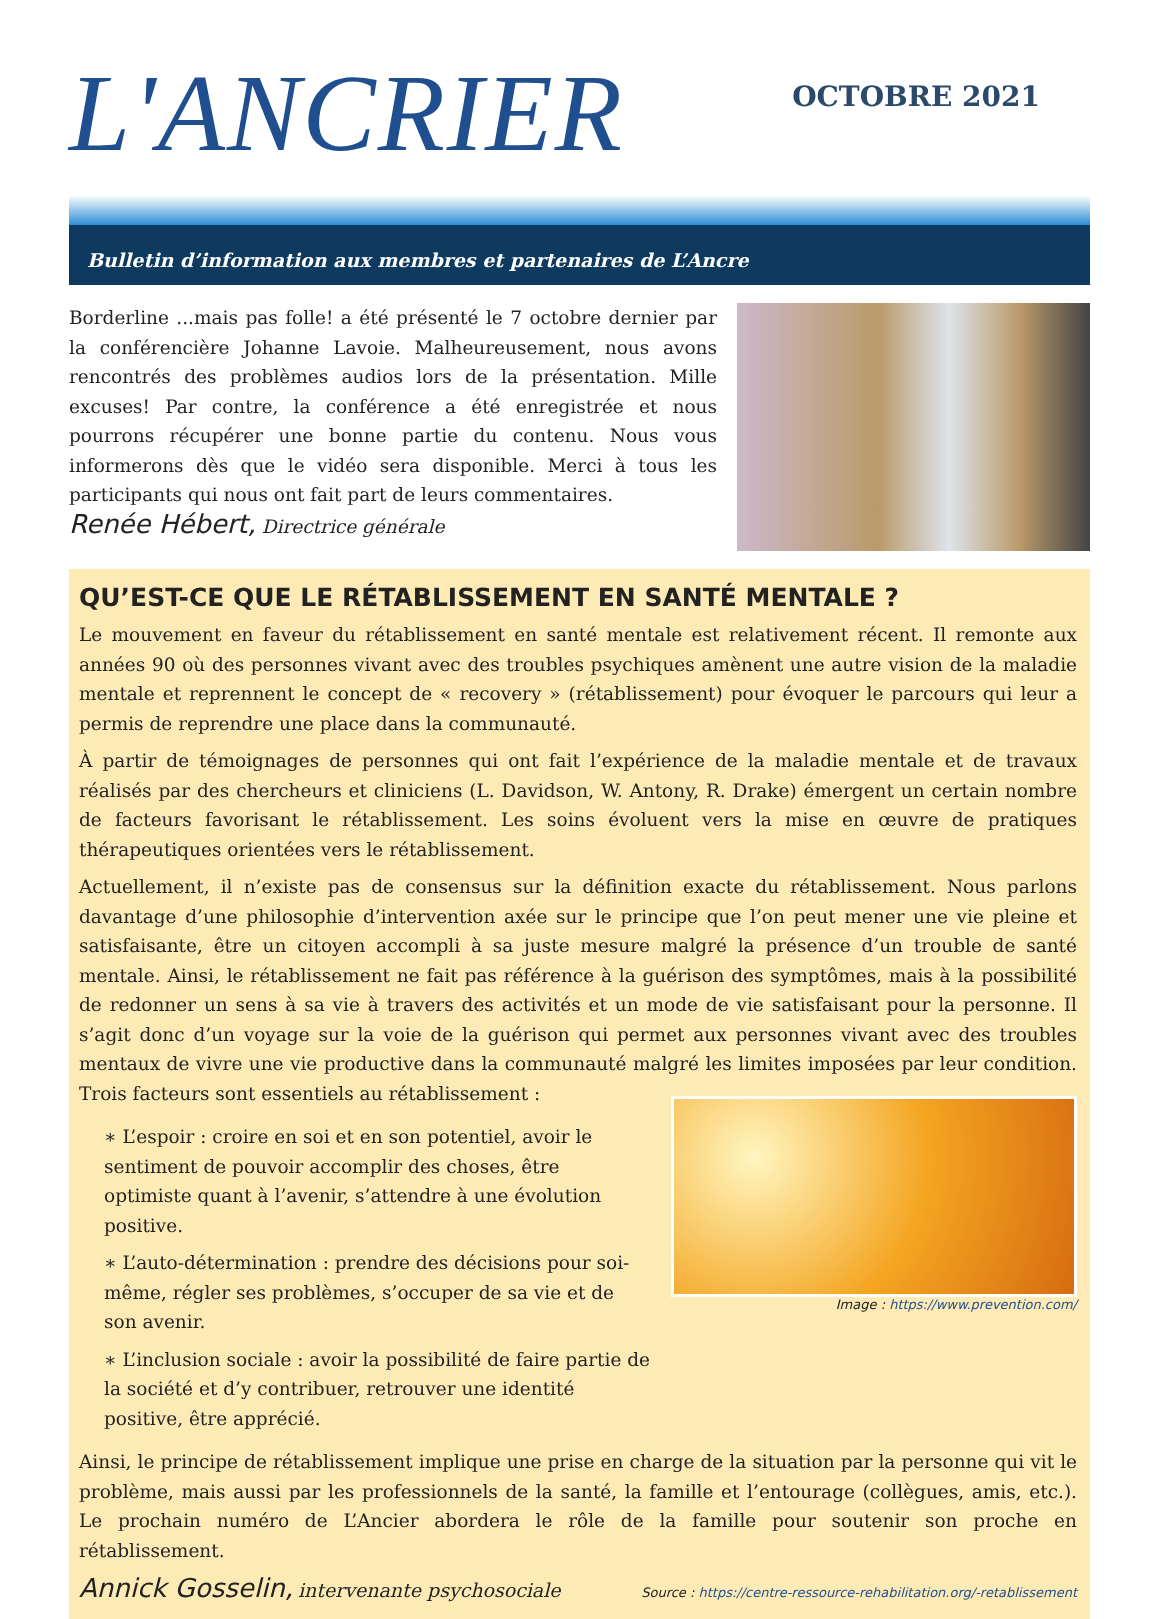L'ANCRIER
OCTOBRE 2021
Bulletin d’information aux membres et partenaires de L’Ancre
Borderline ...mais pas folle! a été présenté le 7 octobre dernier par la conférencière Johanne Lavoie. Malheureusement, nous avons rencontrés des problèmes audios lors de la présentation. Mille excuses! Par contre, la conférence a été enregistrée et nous pourrons récupérer une bonne partie du contenu. Nous vous informerons dès que le vidéo sera disponible. Merci à tous les participants qui nous ont fait part de leurs commentaires.
Renée Hébert, Directrice générale
QU’EST-CE QUE LE RÉTABLISSEMENT EN SANTÉ MENTALE ?
Le mouvement en faveur du rétablissement en santé mentale est relativement récent. Il remonte aux années 90 où des personnes vivant avec des troubles psychiques amènent une autre vision de la maladie mentale et reprennent le concept de « recovery » (rétablissement) pour évoquer le parcours qui leur a permis de reprendre une place dans la communauté.
À partir de témoignages de personnes qui ont fait l’expérience de la maladie mentale et de travaux réalisés par des chercheurs et cliniciens (L. Davidson, W. Antony, R. Drake) émergent un certain nombre de facteurs favorisant le rétablissement. Les soins évoluent vers la mise en œuvre de pratiques thérapeutiques orientées vers le rétablissement.
Actuellement, il n’existe pas de consensus sur la définition exacte du rétablissement. Nous parlons davantage d’une philosophie d’intervention axée sur le principe que l’on peut mener une vie pleine et satisfaisante, être un citoyen accompli à sa juste mesure malgré la présence d’un trouble de santé mentale. Ainsi, le rétablissement ne fait pas référence à la guérison des symptômes, mais à la possibilité de redonner un sens à sa vie à travers des activités et un mode de vie satisfaisant pour la personne. Il s’agit donc d’un voyage sur la voie de la guérison qui permet aux personnes vivant avec des troubles mentaux de vivre une vie productive dans la communauté malgré les limites imposées par leur condition. Trois facteurs sont essentiels au rétablissement :
∗ L’espoir : croire en soi et en son potentiel, avoir le sentiment de pouvoir accomplir des choses, être optimiste quant à l’avenir, s’attendre à une évolution positive.
∗ L’auto-détermination : prendre des décisions pour soi-même, régler ses problèmes, s’occuper de sa vie et de son avenir.
∗ L’inclusion sociale : avoir la possibilité de faire partie de la société et d’y contribuer, retrouver une identité positive, être apprécié.
Image : https://www.prevention.com/
Ainsi, le principe de rétablissement implique une prise en charge de la situation par la personne qui vit le problème, mais aussi par les professionnels de la santé, la famille et l’entourage (collègues, amis, etc.). Le prochain numéro de L’Ancier abordera le rôle de la famille pour soutenir son proche en rétablissement.
Annick Gosselin, intervenante psychosociale
Source : https://centre-ressource-rehabilitation.org/-retablissement